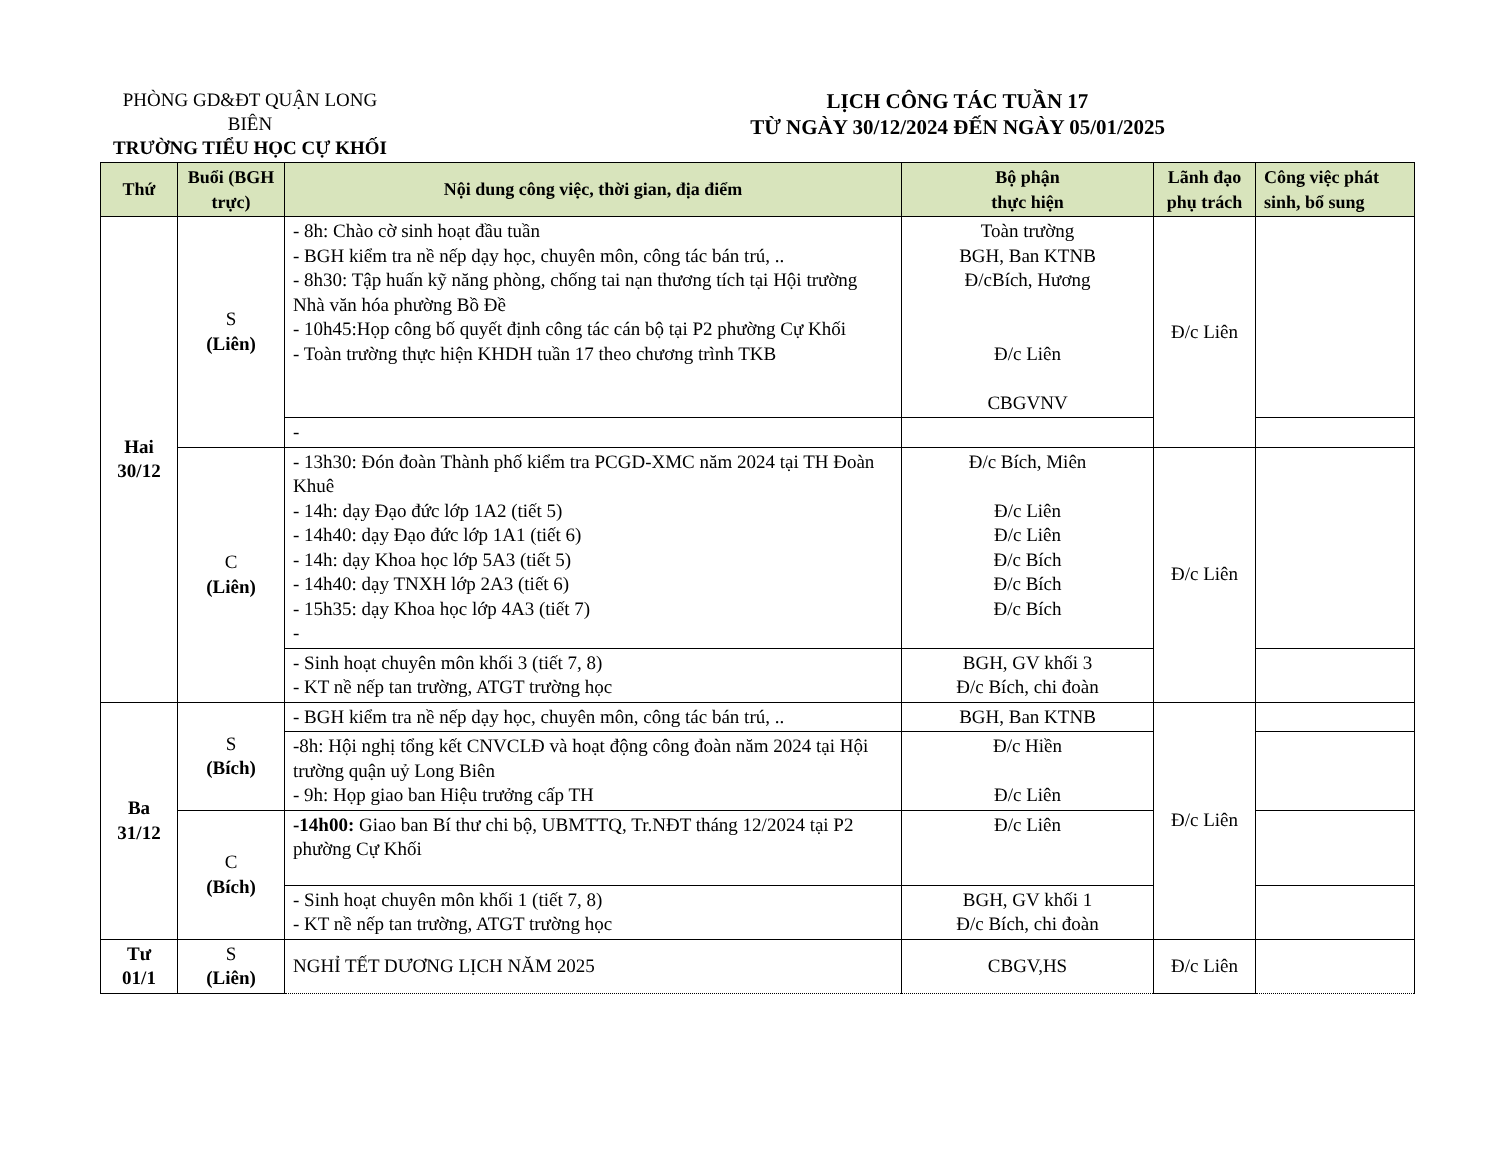PHÒNG GD&ĐT QUẬN LONG BIÊN
TRƯỜNG TIỂU HỌC CỰ KHỐI
LỊCH CÔNG TÁC TUẦN 17
TỪ NGÀY 30/12/2024 ĐẾN NGÀY 05/01/2025
| Thứ | Buổi (BGH trực) | Nội dung công việc, thời gian, địa điểm | Bộ phận thực hiện | Lãnh đạo phụ trách | Công việc phát sinh, bổ sung |
| --- | --- | --- | --- | --- | --- |
| Hai 30/12 | S (Liên) | - 8h: Chào cờ sinh hoạt đầu tuần - BGH kiểm tra nề nếp dạy học, chuyên môn, công tác bán trú, .. - 8h30: Tập huấn kỹ năng phòng, chống tai nạn thương tích tại Hội trường Nhà văn hóa phường Bồ Đề - 10h45:Họp công bố quyết định công tác cán bộ tại P2 phường Cự Khối - Toàn trường thực hiện KHDH tuần 17 theo chương trình TKB | Toàn trường BGH, Ban KTNB Đ/cBích, Hương Đ/c Liên CBGVNV | Đ/c Liên | |
| | | - | | | |
| | C (Liên) | - 13h30: Đón đoàn Thành phố kiểm tra PCGD-XMC năm 2024 tại TH Đoàn Khuê - 14h: dạy Đạo đức lớp 1A2 (tiết 5) - 14h40: dạy Đạo đức lớp 1A1 (tiết 6) - 14h: dạy Khoa học lớp 5A3 (tiết 5) - 14h40: dạy TNXH lớp 2A3 (tiết 6) - 15h35: dạy Khoa học lớp 4A3 (tiết 7) - | Đ/c Bích, Miên Đ/c Liên Đ/c Liên Đ/c Bích Đ/c Bích Đ/c Bích | Đ/c Liên | |
| | | - Sinh hoạt chuyên môn khối 3 (tiết 7, 8) - KT nề nếp tan trường, ATGT trường học | BGH, GV khối 3 Đ/c Bích, chi đoàn | | |
| Ba 31/12 | S (Bích) | - BGH kiểm tra nề nếp dạy học, chuyên môn, công tác bán trú, .. | BGH, Ban KTNB | Đ/c Liên | |
| | | -8h: Hội nghị tổng kết CNVCLĐ và hoạt động công đoàn năm 2024 tại Hội trường quận uỷ Long Biên - 9h: Họp giao ban Hiệu trưởng cấp TH | Đ/c Hiền Đ/c Liên | | |
| | C (Bích) | -14h00: Giao ban Bí thư chi bộ, UBMTTQ, Tr.NĐT tháng 12/2024 tại P2 phường Cự Khối | Đ/c Liên | | |
| | | - Sinh hoạt chuyên môn khối 1 (tiết 7, 8) - KT nề nếp tan trường, ATGT trường học | BGH, GV khối 1 Đ/c Bích, chi đoàn | | |
| Tư 01/1 | S (Liên) | NGHỈ TẾT DƯƠNG LỊCH NĂM 2025 | CBGV,HS | Đ/c Liên | |